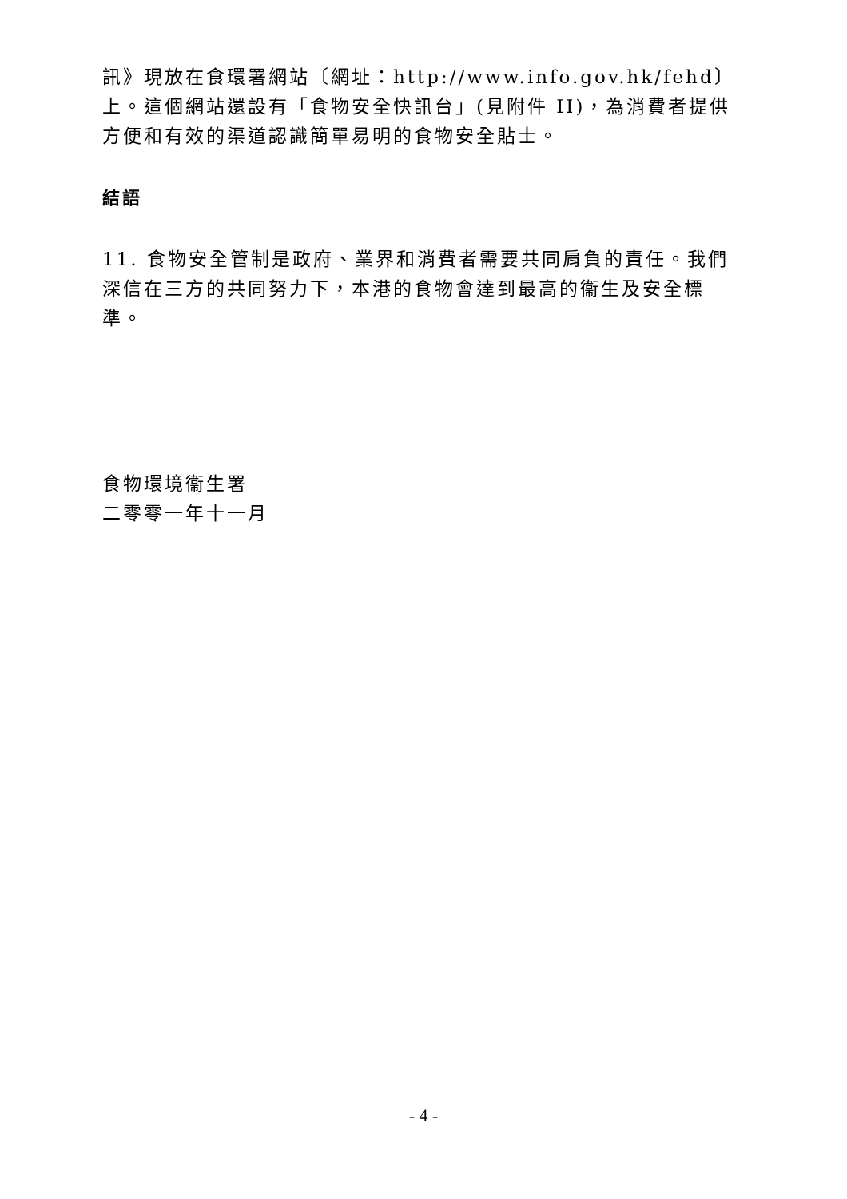訊》現放在食環署網站〔網址：http://www.info.gov.hk/fehd〕上。這個網站還設有「食物安全快訊台」(見附件 II)，為消費者提供方便和有效的渠道認識簡單易明的食物安全貼士。
結語
11. 食物安全管制是政府、業界和消費者需要共同肩負的責任。我們深信在三方的共同努力下，本港的食物會達到最高的衞生及安全標準。
食物環境衞生署
二零零一年十一月
- 4 -